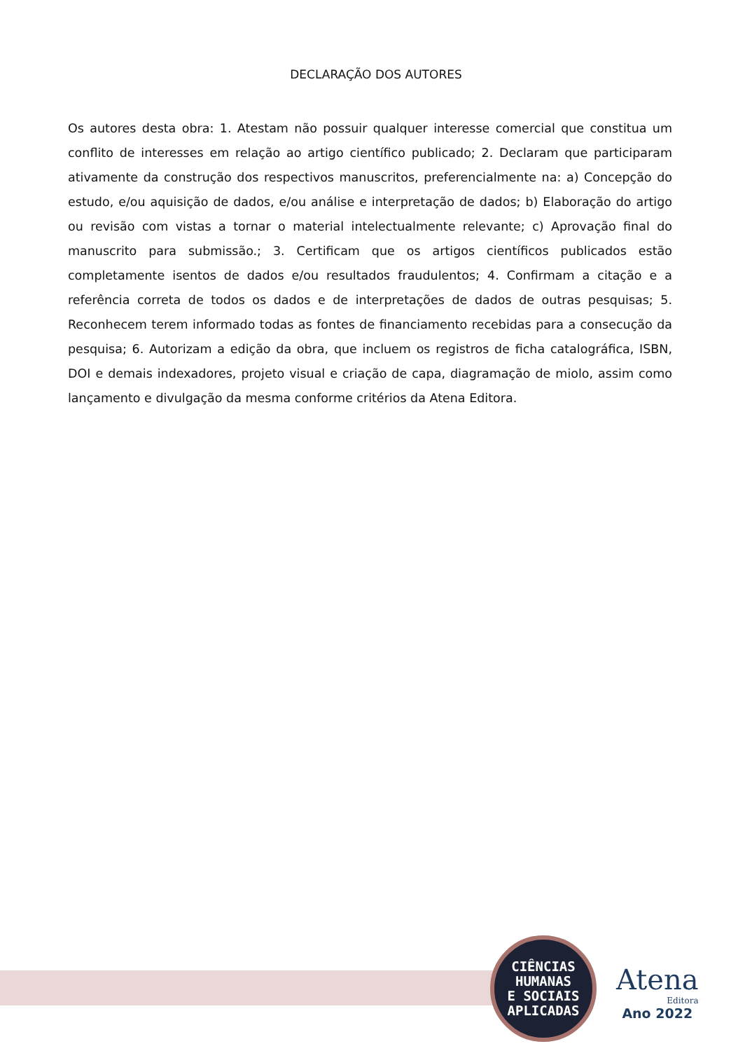DECLARAÇÃO DOS AUTORES
Os autores desta obra: 1. Atestam não possuir qualquer interesse comercial que constitua um conflito de interesses em relação ao artigo científico publicado; 2. Declaram que participaram ativamente da construção dos respectivos manuscritos, preferencialmente na: a) Concepção do estudo, e/ou aquisição de dados, e/ou análise e interpretação de dados; b) Elaboração do artigo ou revisão com vistas a tornar o material intelectualmente relevante; c) Aprovação final do manuscrito para submissão.; 3. Certificam que os artigos científicos publicados estão completamente isentos de dados e/ou resultados fraudulentos; 4. Confirmam a citação e a referência correta de todos os dados e de interpretações de dados de outras pesquisas; 5. Reconhecem terem informado todas as fontes de financiamento recebidas para a consecução da pesquisa; 6. Autorizam a edição da obra, que incluem os registros de ficha catalográfica, ISBN, DOI e demais indexadores, projeto visual e criação de capa, diagramação de miolo, assim como lançamento e divulgação da mesma conforme critérios da Atena Editora.
CIÊNCIAS
HUMANAS
E SOCIAIS
APLICADAS
Atena
Editora
Ano 2022